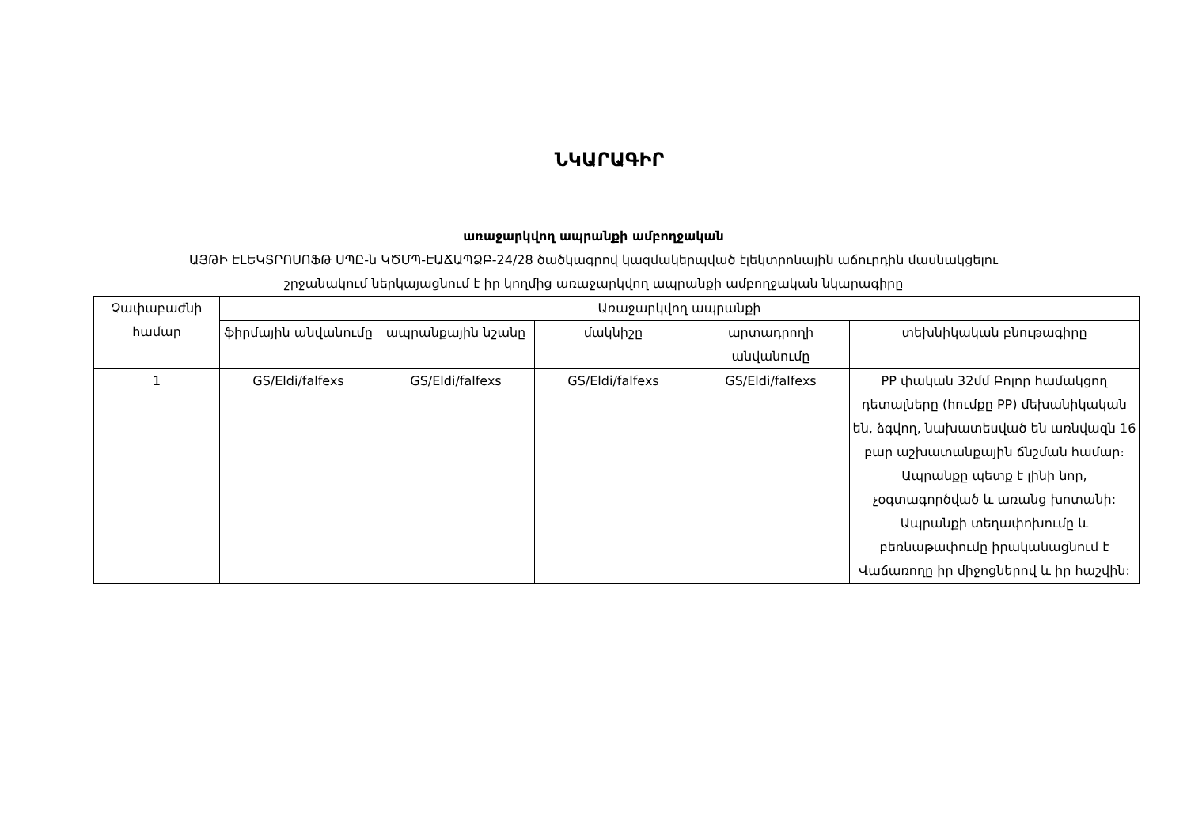ՆԿԱՐԱԳԻՐ
առաջարկվող ապրանքի ամբողջական
ԱՅԹԻ ԷԼԵԿՏՐՈՍՈՖԹ ՍՊԸ-ն ԿԾՄՊ-ԷԱՃԱՊՁԲ-24/28 ծածկագրով կազմակերպված էլեկտրոնային աճուրդին մասնակցելու
շրջանակում ներկայացնում է իր կողմից առաջարկվող ապրանքի ամբողջական նկարագիրը
| Չափաբաժնի համար | Առաջարկվող ապրանքի | | | | |
| --- | --- | --- | --- | --- | --- |
| | ֆիրմային անվանումը | ապրանքային նշանը | մակնիշը | արտադրողի անվանումը | տեխնիկական բնութագիրը |
| 1 | GS/Eldi/falfexs | GS/Eldi/falfexs | GS/Eldi/falfexs | GS/Eldi/falfexs | PP փական 32մմ Բոլոր համակցող դետալները (հումքը PP) մեխանիկական են, ձգվող, նախատեսված են առնվազն 16 բար աշխատանքային ճնշման համար։ Ապրանքը պետք է լինի նոր, չօգտագործված և առանց խոտանի: Ապրանքի տեղափոխումը և բեռնաթափումը իրականացնում է Վաճառողը իր միջոցներով և իր հաշվին: |